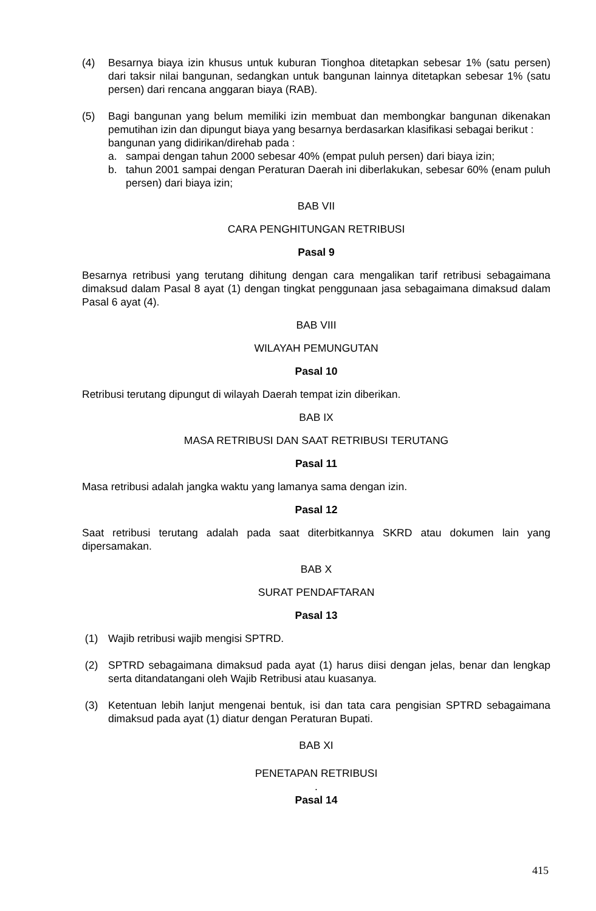(4) Besarnya biaya izin khusus untuk kuburan Tionghoa ditetapkan sebesar 1% (satu persen) dari taksir nilai bangunan, sedangkan untuk bangunan lainnya ditetapkan sebesar 1% (satu persen) dari rencana anggaran biaya (RAB).
(5) Bagi bangunan yang belum memiliki izin membuat dan membongkar bangunan dikenakan pemutihan izin dan dipungut biaya yang besarnya berdasarkan klasifikasi sebagai berikut :
bangunan yang didirikan/direhab pada :
a. sampai dengan tahun 2000 sebesar 40% (empat puluh persen) dari biaya izin;
b. tahun 2001 sampai dengan Peraturan Daerah ini diberlakukan, sebesar 60% (enam puluh persen) dari biaya izin;
BAB VII
CARA PENGHITUNGAN RETRIBUSI
Pasal 9
Besarnya retribusi yang terutang dihitung dengan cara mengalikan tarif retribusi sebagaimana dimaksud dalam Pasal 8 ayat (1) dengan tingkat penggunaan jasa sebagaimana dimaksud dalam Pasal 6 ayat (4).
BAB VIII
WILAYAH PEMUNGUTAN
Pasal 10
Retribusi terutang dipungut di wilayah Daerah tempat izin diberikan.
BAB IX
MASA RETRIBUSI DAN SAAT RETRIBUSI TERUTANG
Pasal 11
Masa retribusi adalah jangka waktu yang lamanya sama dengan izin.
Pasal 12
Saat retribusi terutang adalah pada saat diterbitkannya SKRD atau dokumen lain yang dipersamakan.
BAB X
SURAT PENDAFTARAN
Pasal 13
(1) Wajib retribusi wajib mengisi SPTRD.
(2) SPTRD sebagaimana dimaksud pada ayat (1) harus diisi dengan jelas, benar dan lengkap serta ditandatangani oleh Wajib Retribusi atau kuasanya.
(3) Ketentuan lebih lanjut mengenai bentuk, isi dan tata cara pengisian SPTRD sebagaimana dimaksud pada ayat (1) diatur dengan Peraturan Bupati.
BAB XI
PENETAPAN RETRIBUSI
.
Pasal 14
415